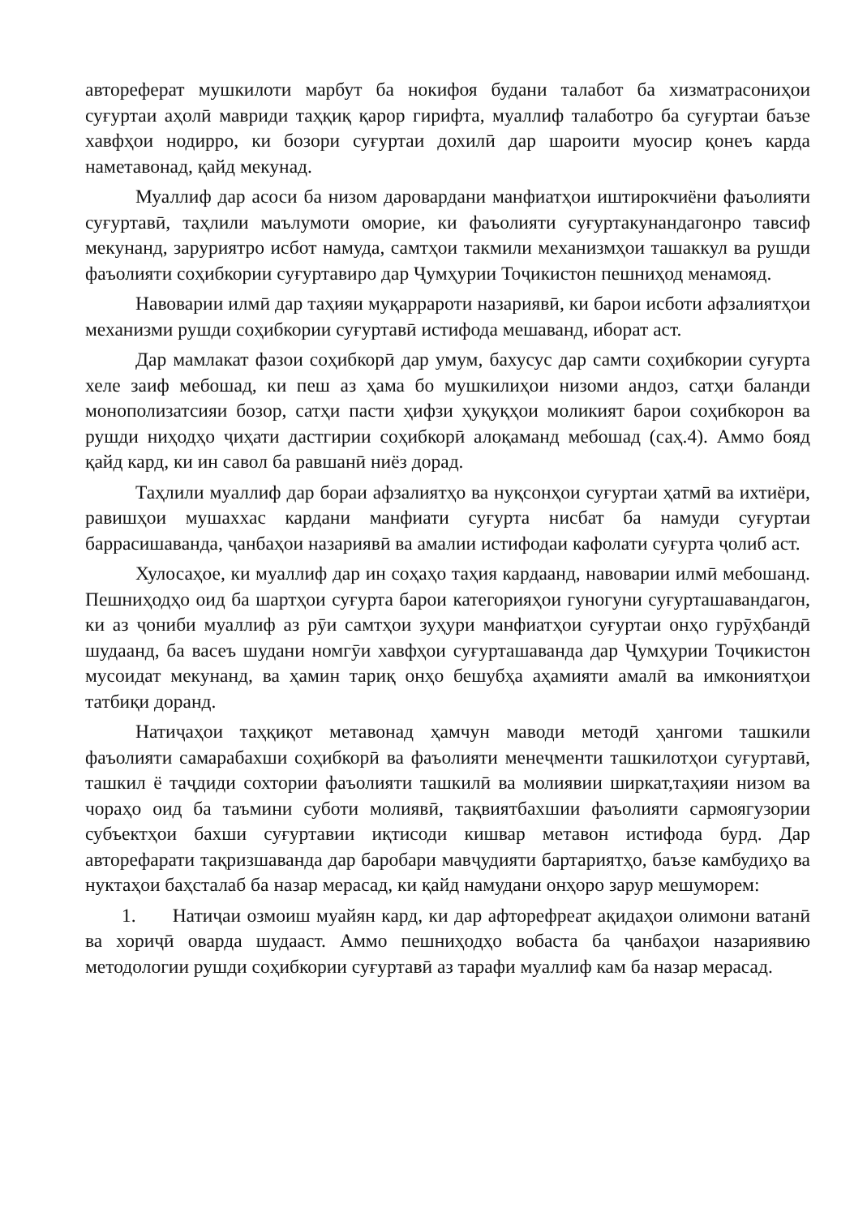автореферат мушкилоти марбут ба нокифоя будани талабот ба хизматрасониҳои суғуртаи аҳолӣ мавриди таҳқиқ қарор гирифта, муаллиф талаботро ба суғуртаи баъзе хавфҳои нодирро, ки бозори суғуртаи дохилӣ дар шароити муосир қонеъ карда наметавонад, қайд мекунад.
Муаллиф дар асоси ба низом даровардани манфиатҳои иштирокчиёни фаъолияти суғуртавӣ, таҳлили маълумоти оморие, ки фаъолияти суғуртакунандагонро тавсиф мекунанд, заруриятро исбот намуда, самтҳои такмили механизмҳои ташаккул ва рушди фаъолияти соҳибкории суғуртавиро дар Ҷумҳурии Тоҷикистон пешниҳод менамояд.
Навоварии илмӣ дар таҳияи муқаррароти назариявӣ, ки барои исботи афзалиятҳои механизми рушди соҳибкории суғуртавӣ истифода мешаванд, иборат аст.
Дар мамлакат фазои соҳибкорӣ дар умум, бахусус дар самти соҳибкории суғурта хеле заиф мебошад, ки пеш аз ҳама бо мушкилиҳои низоми андоз, сатҳи баланди монополизатсияи бозор, сатҳи пасти ҳифзи ҳуқуқҳои моликият барои соҳибкорон ва рушди ниҳодҳо ҷиҳати дастгирии соҳибкорӣ алоқаманд мебошад (саҳ.4). Аммо бояд қайд кард, ки ин савол ба равшанӣ ниёз дорад.
Таҳлили муаллиф дар бораи афзалиятҳо ва нуқсонҳои суғуртаи ҳатмӣ ва ихтиёри, равишҳои мушаххас кардани манфиати суғурта нисбат ба намуди суғуртаи баррасишаванда, ҷанбаҳои назариявӣ ва амалии истифодаи кафолати суғурта ҷолиб аст.
Хулосаҳое, ки муаллиф дар ин соҳаҳо таҳия кардаанд, навоварии илмӣ мебошанд. Пешниҳодҳо оид ба шартҳои суғурта барои категорияҳои гуногуни суғурташавандагон, ки аз ҷониби муаллиф аз рӯи самтҳои зуҳури манфиатҳои суғуртаи онҳо гурӯҳбандӣ шудаанд, ба васеъ шудани номгӯи хавфҳои суғурташаванда дар Ҷумҳурии Тоҷикистон мусоидат мекунанд, ва ҳамин тариқ онҳо бешубҳа аҳамияти амалӣ ва имкониятҳои татбиқи доранд.
Натиҷаҳои таҳқиқот метавонад ҳамчун маводи методӣ ҳангоми ташкили фаъолияти самарабахши соҳибкорӣ ва фаъолияти менеҷменти ташкилотҳои суғуртавӣ, ташкил ё таҷдиди сохтории фаъолияти ташкилӣ ва молиявии ширкат,таҳияи низом ва чораҳо оид ба таъмини суботи молиявӣ, тақвиятбахшии фаъолияти сармоягузории субъектҳои бахши суғуртавии иқтисоди кишвар метавон истифода бурд. Дар авторефарати тақризшаванда дар баробари мавҷудияти бартариятҳо, баъзе камбудиҳо ва нуктаҳои баҳсталаб ба назар мерасад, ки қайд намудани онҳоро зарур мешуморем:
1. Натиҷаи озмоиш муайян кард, ки дар афторефреат ақидаҳои олимони ватанӣ ва хориҷӣ оварда шудааст. Аммо пешниҳодҳо вобаста ба ҷанбаҳои назариявию методологии рушди соҳибкории суғуртавӣ аз тарафи муаллиф кам ба назар мерасад.